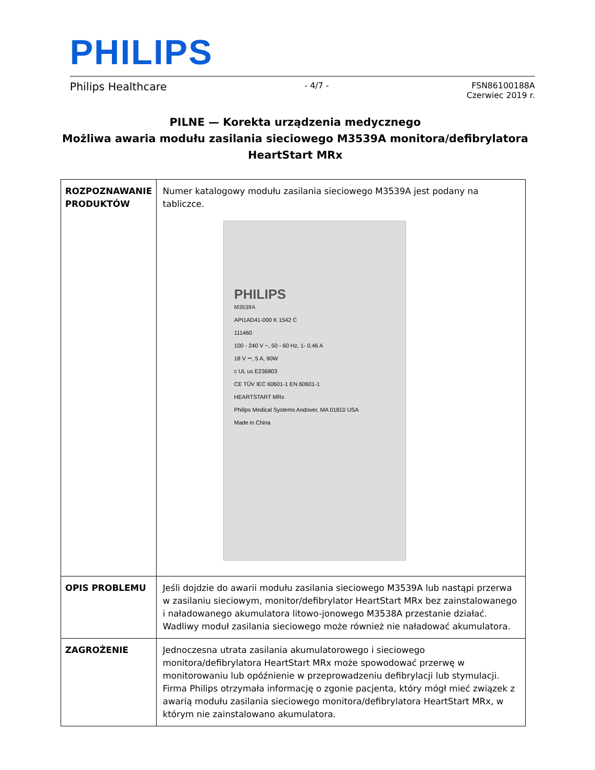PHILIPS
Philips Healthcare - 4/7 - FSN86100188A
Czerwiec 2019 r.
PILNE — Korekta urządzenia medycznego
Możliwa awaria modułu zasilania sieciowego M3539A monitora/defibrylatora HeartStart MRx
| ROZPOZNAWANIE PRODUKTÓW | Numer katalogowy modułu zasilania sieciowego M3539A jest podany na tabliczce. PHILIPS M3539A API1AD41-000 K 1542 C 111460 100 - 240 V ~, 50 - 60 Hz, 1- 0.46 A 18 V ⎓, 5 A, 90W c UL us E236803 CE TÜV IEC 60601-1 EN 60601-1 HEARTSTART MRx Philips Medical Systems Andover, MA 01810 USA Made in China |
| OPIS PROBLEMU | Jeśli dojdzie do awarii modułu zasilania sieciowego M3539A lub nastąpi przerwa w zasilaniu sieciowym, monitor/defibrylator HeartStart MRx bez zainstalowanego i naładowanego akumulatora litowo-jonowego M3538A przestanie działać. Wadliwy moduł zasilania sieciowego może również nie naładować akumulatora. |
| ZAGROŻENIE | Jednoczesna utrata zasilania akumulatorowego i sieciowego monitora/defibrylatora HeartStart MRx może spowodować przerwę w monitorowaniu lub opóźnienie w przeprowadzeniu defibrylacji lub stymulacji. Firma Philips otrzymała informację o zgonie pacjenta, który mógł mieć związek z awarią modułu zasilania sieciowego monitora/defibrylatora HeartStart MRx, w którym nie zainstalowano akumulatora. |